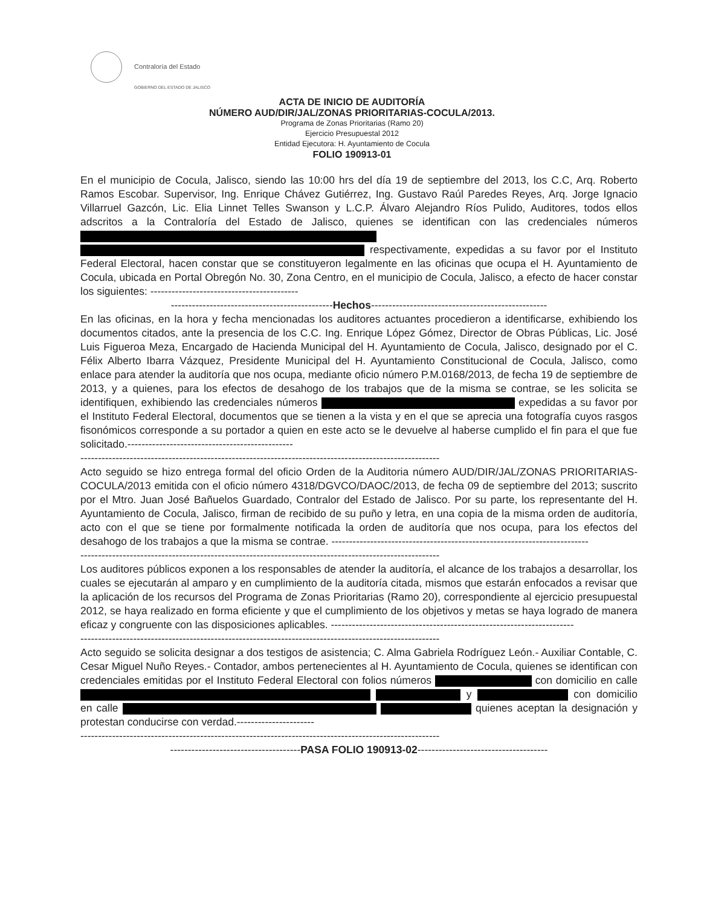Contraloría del Estado
GOBIERNO DEL ESTADO DE JALISCO
ACTA DE INICIO DE AUDITORÍA
NÚMERO AUD/DIR/JAL/ZONAS PRIORITARIAS-COCULA/2013.
Programa de Zonas Prioritarias (Ramo 20)
Ejercicio Presupuestal 2012
Entidad Ejecutora: H. Ayuntamiento de Cocula
FOLIO 190913-01
En el municipio de Cocula, Jalisco, siendo las 10:00 hrs del día 19 de septiembre del 2013, los C.C, Arq. Roberto Ramos Escobar. Supervisor, Ing. Enrique Chávez Gutiérrez, Ing. Gustavo Raúl Paredes Reyes, Arq. Jorge Ignacio Villarruel Gazcón, Lic. Elia Linnet Telles Swanson y L.C.P. Álvaro Alejandro Ríos Pulido, Auditores, todos ellos adscritos a la Contraloría del Estado de Jalisco, quienes se identifican con las credenciales números respectivamente, expedidas a su favor por el Instituto Federal Electoral, hacen constar que se constituyeron legalmente en las oficinas que ocupa el H. Ayuntamiento de Cocula, ubicada en Portal Obregón No. 30, Zona Centro, en el municipio de Cocula, Jalisco, a efecto de hacer constar los siguientes: ------------------------------------------
----------------------------------------------Hechos--------------------------------------------------
En las oficinas, en la hora y fecha mencionadas los auditores actuantes procedieron a identificarse, exhibiendo los documentos citados, ante la presencia de los C.C. Ing. Enrique López Gómez, Director de Obras Públicas, Lic. José Luis Figueroa Meza, Encargado de Hacienda Municipal del H. Ayuntamiento de Cocula, Jalisco, designado por el C. Félix Alberto Ibarra Vázquez, Presidente Municipal del H. Ayuntamiento Constitucional de Cocula, Jalisco, como enlace para atender la auditoría que nos ocupa, mediante oficio número P.M.0168/2013, de fecha 19 de septiembre de 2013, y a quienes, para los efectos de desahogo de los trabajos que de la misma se contrae, se les solicita se identifiquen, exhibiendo las credenciales números expedidas a su favor por el Instituto Federal Electoral, documentos que se tienen a la vista y en el que se aprecia una fotografía cuyos rasgos fisonómicos corresponde a su portador a quien en este acto se le devuelve al haberse cumplido el fin para el que fue solicitado.-----------------------------------------------
------------------------------------------------------------------------------------------------------
Acto seguido se hizo entrega formal del oficio Orden de la Auditoria número AUD/DIR/JAL/ZONAS PRIORITARIAS-COCULA/2013 emitida con el oficio número 4318/DGVCO/DAOC/2013, de fecha 09 de septiembre del 2013; suscrito por el Mtro. Juan José Bañuelos Guardado, Contralor del Estado de Jalisco. Por su parte, los representante del H. Ayuntamiento de Cocula, Jalisco, firman de recibido de su puño y letra, en una copia de la misma orden de auditoría, acto con el que se tiene por formalmente notificada la orden de auditoría que nos ocupa, para los efectos del desahogo de los trabajos a que la misma se contrae. -------------------------------------------------------------------------
------------------------------------------------------------------------------------------------------
Los auditores públicos exponen a los responsables de atender la auditoría, el alcance de los trabajos a desarrollar, los cuales se ejecutarán al amparo y en cumplimiento de la auditoría citada, mismos que estarán enfocados a revisar que la aplicación de los recursos del Programa de Zonas Prioritarias (Ramo 20), correspondiente al ejercicio presupuestal 2012, se haya realizado en forma eficiente y que el cumplimiento de los objetivos y metas se haya logrado de manera eficaz y congruente con las disposiciones aplicables. ---------------------------------------------------------------------
------------------------------------------------------------------------------------------------------
Acto seguido se solicita designar a dos testigos de asistencia; C. Alma Gabriela Rodríguez León.- Auxiliar Contable, C. Cesar Miguel Nuño Reyes.- Contador, ambos pertenecientes al H. Ayuntamiento de Cocula, quienes se identifican con credenciales emitidas por el Instituto Federal Electoral con folios números con domicilio en calle y con domicilio en calle quienes aceptan la designación y protestan conducirse con verdad.----------------------
------------------------------------------------------------------------------------------------------
-------------------------------------PASA FOLIO 190913-02-------------------------------------